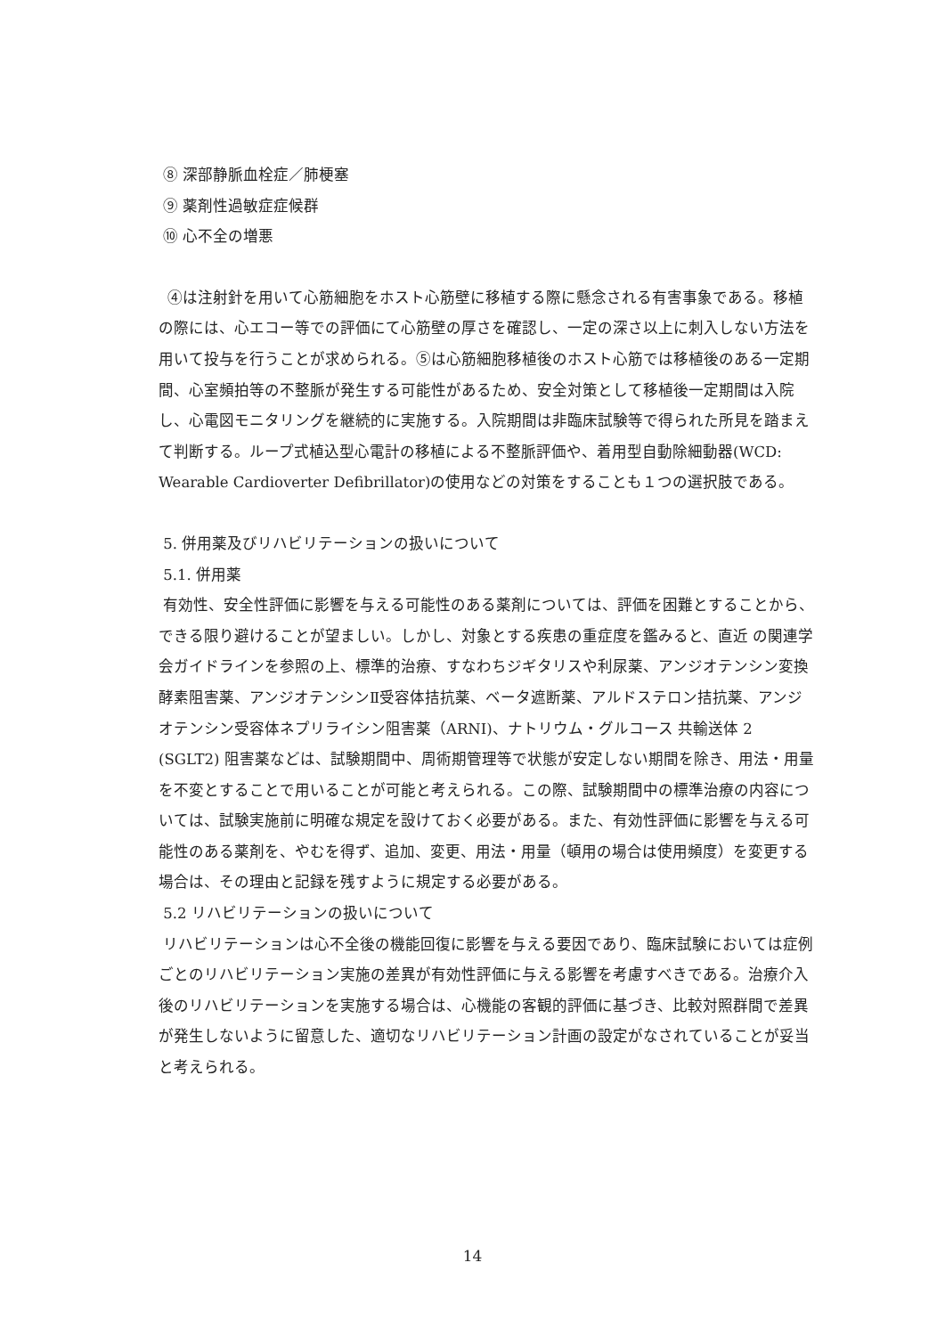⑧ 深部静脈血栓症／肺梗塞
⑨ 薬剤性過敏症症候群
⑩ 心不全の増悪
④は注射針を用いて心筋細胞をホスト心筋壁に移植する際に懸念される有害事象である。移植の際には、心エコー等での評価にて心筋壁の厚さを確認し、一定の深さ以上に刺入しない方法を用いて投与を行うことが求められる。⑤は心筋細胞移植後のホスト心筋では移植後のある一定期間、心室頻拍等の不整脈が発生する可能性があるため、安全対策として移植後一定期間は入院し、心電図モニタリングを継続的に実施する。入院期間は非臨床試験等で得られた所見を踏まえて判断する。ループ式植込型心電計の移植による不整脈評価や、着用型自動除細動器(WCD: Wearable Cardioverter Defibrillator)の使用などの対策をすることも１つの選択肢である。
5. 併用薬及びリハビリテーションの扱いについて
5.1. 併用薬
有効性、安全性評価に影響を与える可能性のある薬剤については、評価を困難とすることから、できる限り避けることが望ましい。しかし、対象とする疾患の重症度を鑑みると、直近 の関連学会ガイドラインを参照の上、標準的治療、すなわちジギタリスや利尿薬、アンジオテンシン変換酵素阻害薬、アンジオテンシンⅡ受容体拮抗薬、ベータ遮断薬、アルドステロン拮抗薬、アンジオテンシン受容体ネプリライシン阻害薬（ARNI)、ナトリウム・グルコース 共輸送体 2 (SGLT2) 阻害薬などは、試験期間中、周術期管理等で状態が安定しない期間を除き、用法・用量を不変とすることで用いることが可能と考えられる。この際、試験期間中の標準治療の内容については、試験実施前に明確な規定を設けておく必要がある。また、有効性評価に影響を与える可能性のある薬剤を、やむを得ず、追加、変更、用法・用量（頓用の場合は使用頻度）を変更する場合は、その理由と記録を残すように規定する必要がある。
5.2 リハビリテーションの扱いについて
リハビリテーションは心不全後の機能回復に影響を与える要因であり、臨床試験においては症例ごとのリハビリテーション実施の差異が有効性評価に与える影響を考慮すべきである。治療介入後のリハビリテーションを実施する場合は、心機能の客観的評価に基づき、比較対照群間で差異が発生しないように留意した、適切なリハビリテーション計画の設定がなされていることが妥当と考えられる。
14